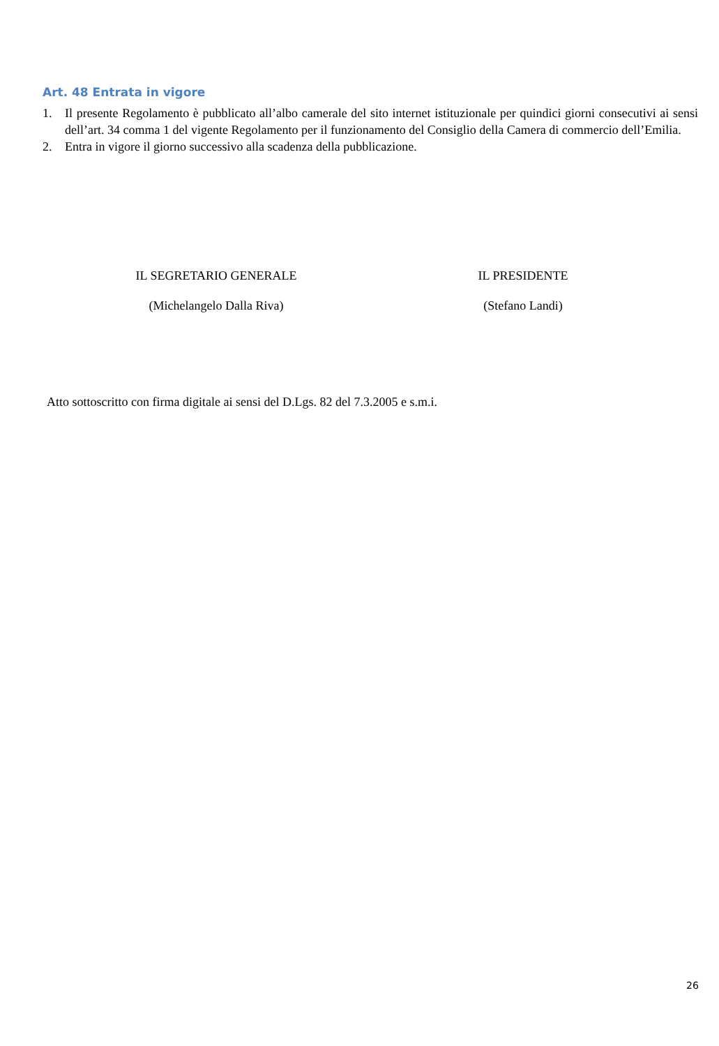Art. 48 Entrata in vigore
1. Il presente Regolamento è pubblicato all’albo camerale del sito internet istituzionale per quindici giorni consecutivi ai sensi dell’art. 34 comma 1 del vigente Regolamento per il funzionamento del Consiglio della Camera di commercio dell’Emilia.
2. Entra in vigore il giorno successivo alla scadenza della pubblicazione.
IL SEGRETARIO GENERALE
(Michelangelo Dalla Riva)
IL PRESIDENTE
(Stefano Landi)
Atto sottoscritto con firma digitale ai sensi del D.Lgs. 82 del 7.3.2005 e s.m.i.
26